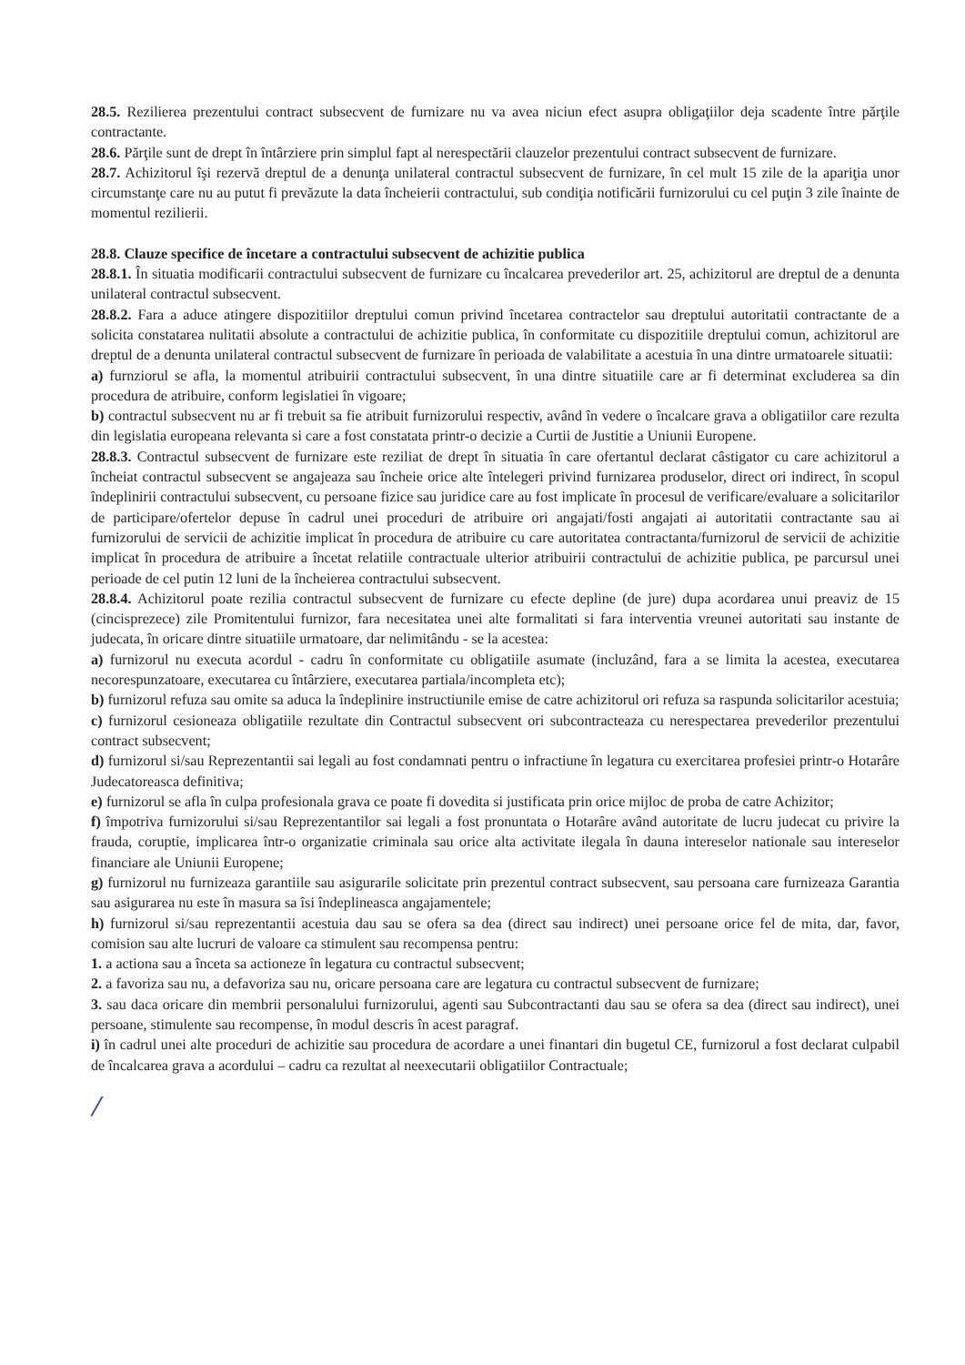28.5. Rezilierea prezentului contract subsecvent de furnizare nu va avea niciun efect asupra obligaţiilor deja scadente între părţile contractante.
28.6. Părţile sunt de drept în întârziere prin simplul fapt al nerespectării clauzelor prezentului contract subsecvent de furnizare.
28.7. Achizitorul îşi rezervă dreptul de a denunţa unilateral contractul subsecvent de furnizare, în cel mult 15 zile de la apariţia unor circumstanţe care nu au putut fi prevăzute la data încheierii contractului, sub condiţia notificării furnizorului cu cel puţin 3 zile înainte de momentul rezilierii.
28.8. Clauze specifice de încetare a contractului subsecvent de achizitie publica
28.8.1. În situatia modificarii contractului subsecvent de furnizare cu încalcarea prevederilor art. 25, achizitorul are dreptul de a denunta unilateral contractul subsecvent.
28.8.2. Fara a aduce atingere dispozitiilor dreptului comun privind încetarea contractelor sau dreptului autoritatii contractante de a solicita constatarea nulitatii absolute a contractului de achizitie publica, în conformitate cu dispozitiile dreptului comun, achizitorul are dreptul de a denunta unilateral contractul subsecvent de furnizare în perioada de valabilitate a acestuia în una dintre urmatoarele situatii:
a) furnziorul se afla, la momentul atribuirii contractului subsecvent, în una dintre situatiile care ar fi determinat excluderea sa din procedura de atribuire, conform legislatiei în vigoare;
b) contractul subsecvent nu ar fi trebuit sa fie atribuit furnizorului respectiv, având în vedere o încalcare grava a obligatiilor care rezulta din legislatia europeana relevanta si care a fost constatata printr-o decizie a Curtii de Justitie a Uniunii Europene.
28.8.3. Contractul subsecvent de furnizare este reziliat de drept în situatia în care ofertantul declarat câstigator cu care achizitorul a încheiat contractul subsecvent se angajeaza sau încheie orice alte întelegeri privind furnizarea produselor, direct ori indirect, în scopul îndeplinirii contractului subsecvent, cu persoane fizice sau juridice care au fost implicate în procesul de verificare/evaluare a solicitarilor de participare/ofertelor depuse în cadrul unei proceduri de atribuire ori angajati/fosti angajati ai autoritatii contractante sau ai furnizorului de servicii de achizitie implicat în procedura de atribuire cu care autoritatea contractanta/furnizorul de servicii de achizitie implicat în procedura de atribuire a încetat relatiile contractuale ulterior atribuirii contractului de achizitie publica, pe parcursul unei perioade de cel putin 12 luni de la încheierea contractului subsecvent.
28.8.4. Achizitorul poate rezilia contractul subsecvent de furnizare cu efecte depline (de jure) dupa acordarea unui preaviz de 15 (cincisprezece) zile Promitentului furnizor, fara necesitatea unei alte formalitati si fara interventia vreunei autoritati sau instante de judecata, în oricare dintre situatiile urmatoare, dar nelimitându - se la acestea:
a) furnizorul nu executa acordul - cadru în conformitate cu obligatiile asumate (incluzând, fara a se limita la acestea, executarea necorespunzatoare, executarea cu întârziere, executarea partiala/incompleta etc);
b) furnizorul refuza sau omite sa aduca la îndeplinire instructiunile emise de catre achizitorul ori refuza sa raspunda solicitarilor acestuia;
c) furnizorul cesioneaza obligatiile rezultate din Contractul subsecvent ori subcontracteaza cu nerespectarea prevederilor prezentului contract subsecvent;
d) furnizorul si/sau Reprezentantii sai legali au fost condamnati pentru o infractiune în legatura cu exercitarea profesiei printr-o Hotarâre Judecatoreasca definitiva;
e) furnizorul se afla în culpa profesionala grava ce poate fi dovedita si justificata prin orice mijloc de proba de catre Achizitor;
f) împotriva furnizorului si/sau Reprezentantilor sai legali a fost pronuntata o Hotarâre având autoritate de lucru judecat cu privire la frauda, coruptie, implicarea într-o organizatie criminala sau orice alta activitate ilegala în dauna intereselor nationale sau intereselor financiare ale Uniunii Europene;
g) furnizorul nu furnizeaza garantiile sau asigurarile solicitate prin prezentul contract subsecvent, sau persoana care furnizeaza Garantia sau asigurarea nu este în masura sa îsi îndeplineasca angajamentele;
h) furnizorul si/sau reprezentantii acestuia dau sau se ofera sa dea (direct sau indirect) unei persoane orice fel de mita, dar, favor, comision sau alte lucruri de valoare ca stimulent sau recompensa pentru:
1. a actiona sau a înceta sa actioneze în legatura cu contractul subsecvent;
2. a favoriza sau nu, a defavoriza sau nu, oricare persoana care are legatura cu contractul subsecvent de furnizare;
3. sau daca oricare din membrii personalului furnizorului, agenti sau Subcontractanti dau sau se ofera sa dea (direct sau indirect), unei persoane, stimulente sau recompense, în modul descris în acest paragraf.
i) în cadrul unei alte proceduri de achizitie sau procedura de acordare a unei finantari din bugetul CE, furnizorul a fost declarat culpabil de încalcarea grava a acordului – cadru ca rezultat al neexecutarii obligatiilor Contractuale;
/